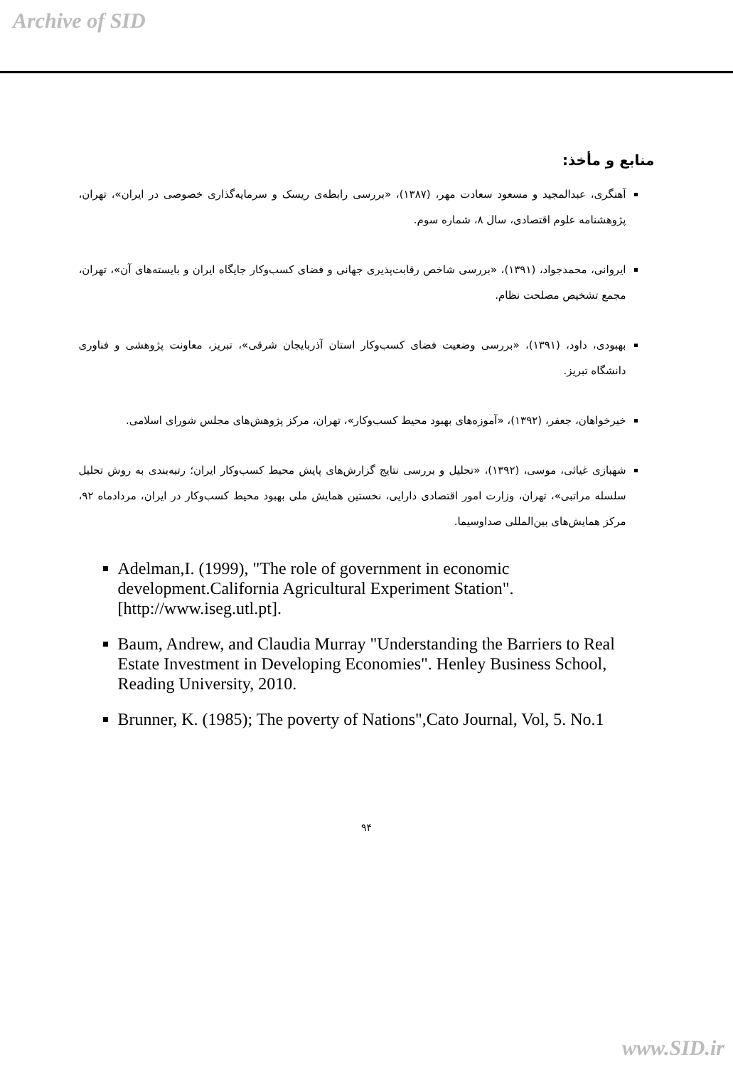Archive of SID
منابع و مأخذ:
آهنگری، عبدالمجید و مسعود سعادت مهر، (۱۳۸۷)، «بررسی رابطه‌ی ریسک و سرمایه‌گذاری خصوصی در ایران»، تهران، پژوهشنامه علوم اقتصادی، سال ۸، شماره سوم.
ایروانی، محمدجواد، (۱۳۹۱)، «بررسی شاخص رقابت‌پذیری جهانی و فضای کسب‌وکار جایگاه ایران و بایسته‌های آن»، تهران، مجمع تشخیص مصلحت نظام.
بهبودی، داود، (۱۳۹۱)، «بررسی وضعیت فضای کسب‌وکار استان آذربایجان شرقی»، تبریز، معاونت پژوهشی و فناوری دانشگاه تبریز.
خیرخواهان، جعفر، (۱۳۹۲)، «آموزه‌های بهبود محیط کسب‌وکار»، تهران، مرکز پژوهش‌های مجلس شورای اسلامی.
شهبازی غیاثی، موسی، (۱۳۹۲)، «تحلیل و بررسی نتایج گزارش‌های پایش محیط کسب‌وکار ایران؛ رتبه‌بندی به روش تحلیل سلسله مراتبی»، تهران، وزارت امور اقتصادی دارایی، نخستین همایش ملی بهبود محیط کسب‌وکار در ایران، مردادماه ۹۲، مرکز همایش‌های بین‌المللی صداوسیما.
Adelman,I. (1999), "The role of government in economic development.California Agricultural Experiment Station". [http://www.iseg.utl.pt].
Baum, Andrew, and Claudia Murray "Understanding the Barriers to Real Estate Investment in Developing Economies". Henley Business School, Reading University, 2010.
Brunner, K. (1985); The poverty of Nations",Cato Journal, Vol, 5. No.1
۹۴
www.SID.ir